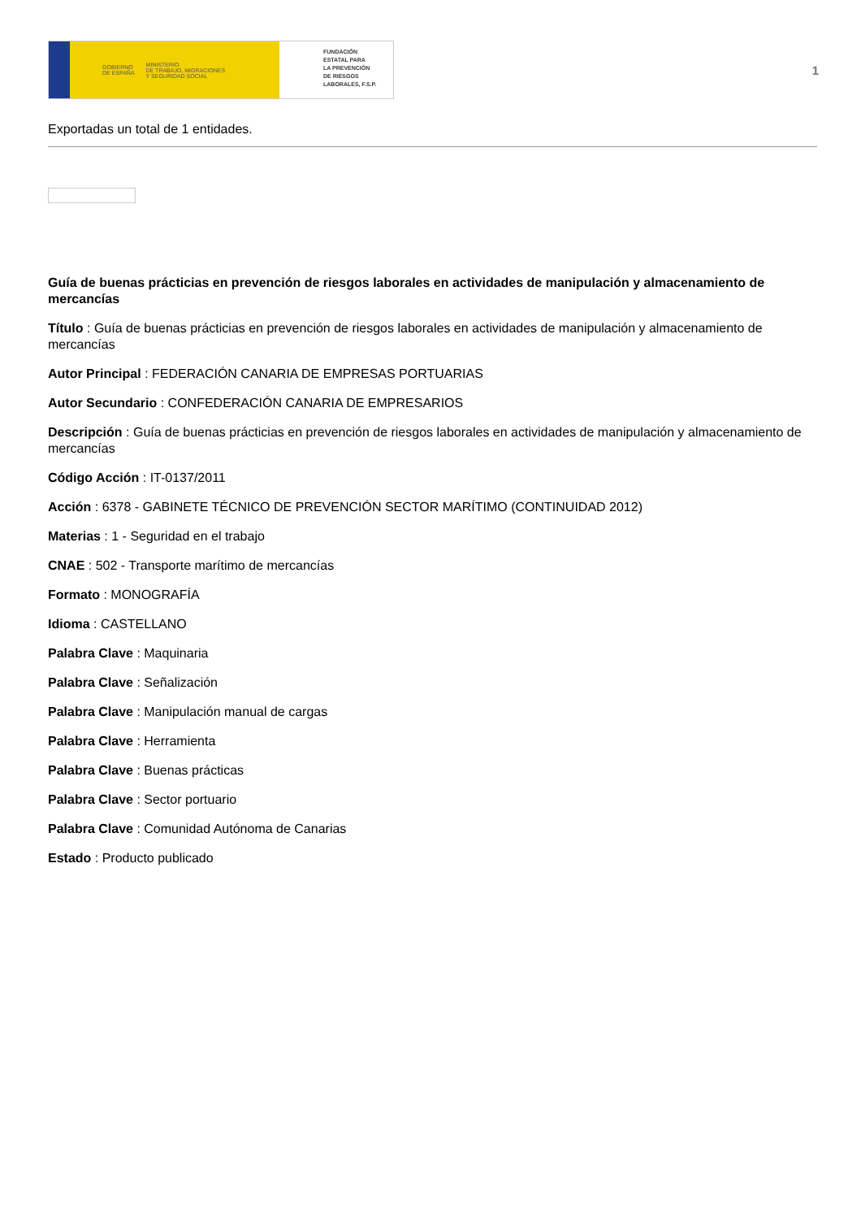GOBIERNO
DE ESPAÑA MINISTERIO
DE TRABAJO, MIGRACIONES
Y SEGURIDAD SOCIAL
FUNDACIÓN
ESTATAL PARA
LA PREVENCIÓN
DE RIESGOS
LABORALES, F.S.P.
1
Exportadas un total de 1 entidades.
Guía de buenas prácticias en prevención de riesgos laborales en actividades de manipulación y almacenamiento de mercancías
Título : Guía de buenas prácticias en prevención de riesgos laborales en actividades de manipulación y almacenamiento de mercancías
Autor Principal : FEDERACIÓN CANARIA DE EMPRESAS PORTUARIAS
Autor Secundario : CONFEDERACIÓN CANARIA DE EMPRESARIOS
Descripción : Guía de buenas prácticias en prevención de riesgos laborales en actividades de manipulación y almacenamiento de mercancías
Código Acción : IT-0137/2011
Acción : 6378 - GABINETE TÉCNICO DE PREVENCIÓN SECTOR MARÍTIMO (CONTINUIDAD 2012)
Materias : 1 - Seguridad en el trabajo
CNAE : 502 - Transporte marítimo de mercancías
Formato : MONOGRAFÍA
Idioma : CASTELLANO
Palabra Clave : Maquinaria
Palabra Clave : Señalización
Palabra Clave : Manipulación manual de cargas
Palabra Clave : Herramienta
Palabra Clave : Buenas prácticas
Palabra Clave : Sector portuario
Palabra Clave : Comunidad Autónoma de Canarias
Estado : Producto publicado